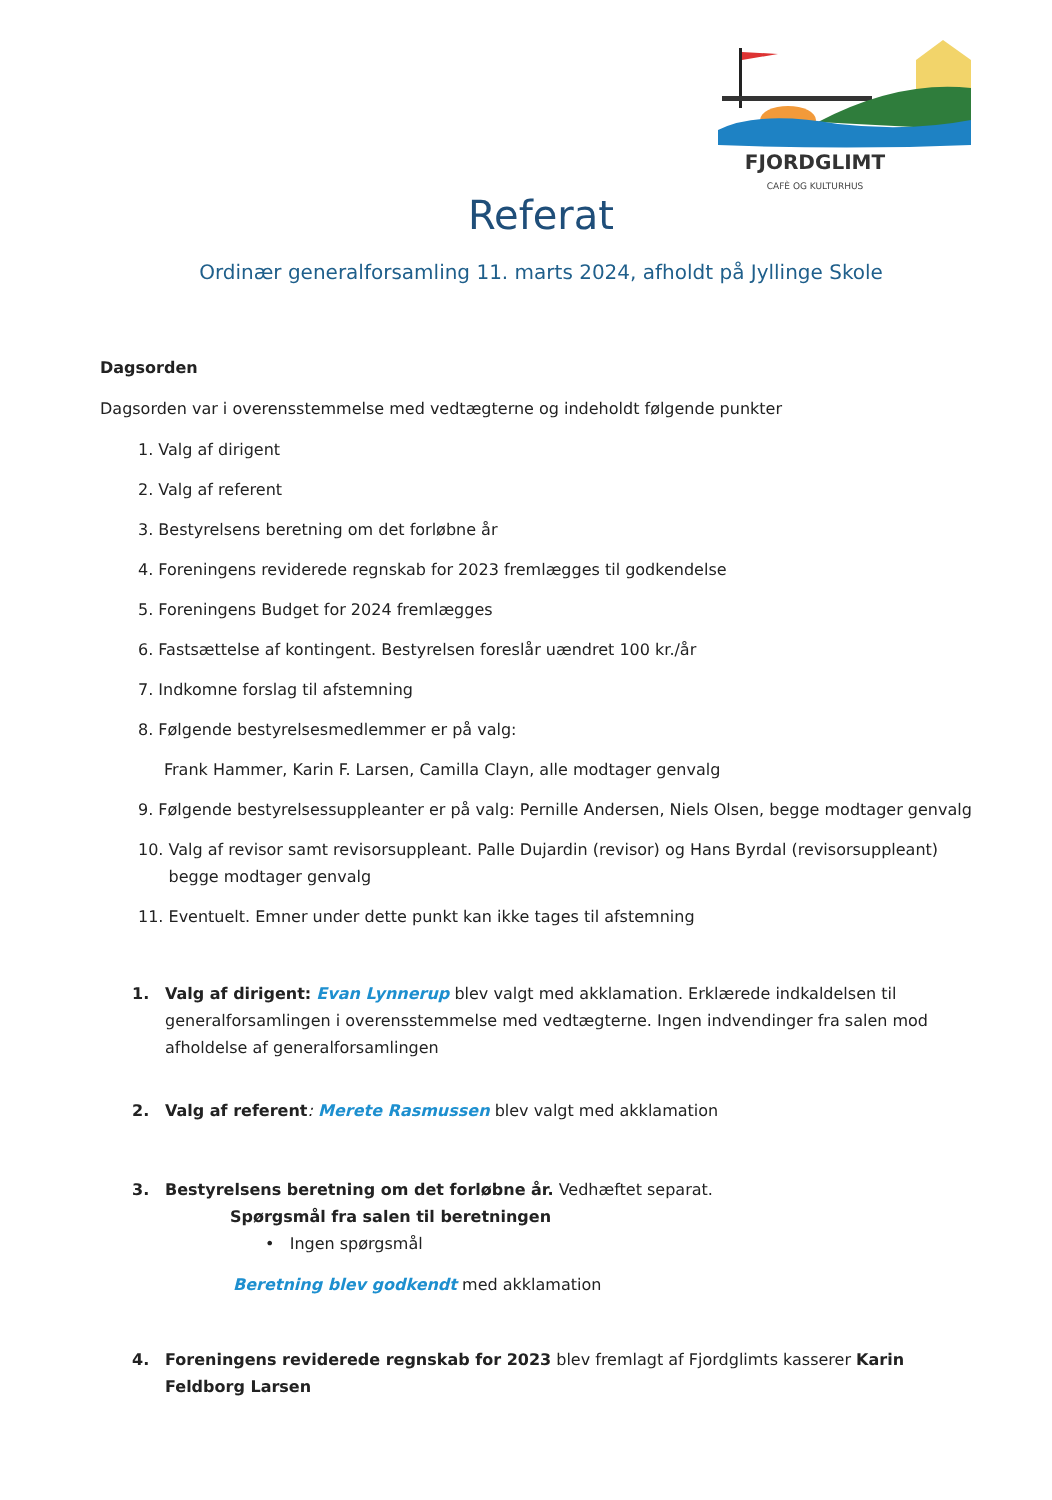FJORDGLIMT
CAFÈ OG KULTURHUS
Referat
Ordinær generalforsamling 11. marts 2024, afholdt på Jyllinge Skole
Dagsorden
Dagsorden var i overensstemmelse med vedtægterne og indeholdt følgende punkter
1. Valg af dirigent
2. Valg af referent
3. Bestyrelsens beretning om det forløbne år
4. Foreningens reviderede regnskab for 2023 fremlægges til godkendelse
5. Foreningens Budget for 2024 fremlægges
6. Fastsættelse af kontingent. Bestyrelsen foreslår uændret 100 kr./år
7. Indkomne forslag til afstemning
8. Følgende bestyrelsesmedlemmer er på valg:
Frank Hammer, Karin F. Larsen, Camilla Clayn, alle modtager genvalg
9. Følgende bestyrelsessuppleanter er på valg: Pernille Andersen, Niels Olsen, begge modtager genvalg
10. Valg af revisor samt revisorsuppleant. Palle Dujardin (revisor) og Hans Byrdal (revisorsuppleant)
begge modtager genvalg
11. Eventuelt. Emner under dette punkt kan ikke tages til afstemning
1. Valg af dirigent: Evan Lynnerup blev valgt med akklamation. Erklærede indkaldelsen til generalforsamlingen i overensstemmelse med vedtægterne. Ingen indvendinger fra salen mod afholdelse af generalforsamlingen
2. Valg af referent: Merete Rasmussen blev valgt med akklamation
3. Bestyrelsens beretning om det forløbne år. Vedhæftet separat.
Spørgsmål fra salen til beretningen
• Ingen spørgsmål
Beretning blev godkendt med akklamation
4. Foreningens reviderede regnskab for 2023 blev fremlagt af Fjordglimts kasserer Karin Feldborg Larsen